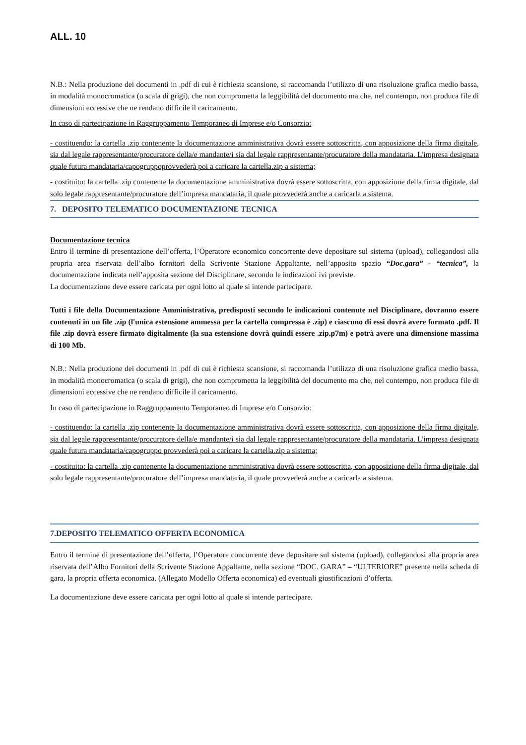ALL. 10
N.B.: Nella produzione dei documenti in .pdf di cui è richiesta scansione, si raccomanda l’utilizzo di una risoluzione grafica medio bassa, in modalità monocromatica (o scala di grigi), che non comprometta la leggibilità del documento ma che, nel contempo, non produca file di dimensioni eccessive che ne rendano difficile il caricamento.
In caso di partecipazione in Raggruppamento Temporaneo di Imprese e/o Consorzio:
- costituendo: la cartella .zip contenente la documentazione amministrativa dovrà essere sottoscritta, con apposizione della firma digitale, sia dal legale rappresentante/procuratore della/e mandante/i sia dal legale rappresentante/procuratore della mandataria. L'impresa designata quale futura mandataria/capogruppoprovvederà poi a caricare la cartella.zip a sistema;
- costituito: la cartella .zip contenente la documentazione amministrativa dovrà essere sottoscritta, con apposizione della firma digitale, dal solo legale rappresentante/procuratore dell’impresa mandataria, il quale provvederà anche a caricarla a sistema.
7. DEPOSITO TELEMATICO DOCUMENTAZIONE TECNICA
Documentazione tecnica
Entro il termine di presentazione dell’offerta, l’Operatore economico concorrente deve depositare sul sistema (upload), collegandosi alla propria area riservata dell’albo fornitori della Scrivente Stazione Appaltante, nell’apposito spazio “Doc.gara” - “tecnica”, la documentazione indicata nell’apposita sezione del Disciplinare, secondo le indicazioni ivi previste.
La documentazione deve essere caricata per ogni lotto al quale si intende partecipare.
Tutti i file della Documentazione Amministrativa, predisposti secondo le indicazioni contenute nel Disciplinare, dovranno essere contenuti in un file .zip (l'unica estensione ammessa per la cartella compressa è .zip) e ciascuno di essi dovrà avere formato .pdf. Il file .zip dovrà essere firmato digitalmente (la sua estensione dovrà quindi essere .zip.p7m) e potrà avere una dimensione massima di 100 Mb.
N.B.: Nella produzione dei documenti in .pdf di cui è richiesta scansione, si raccomanda l’utilizzo di una risoluzione grafica medio bassa, in modalità monocromatica (o scala di grigi), che non comprometta la leggibilità del documento ma che, nel contempo, non produca file di dimensioni eccessive che ne rendano difficile il caricamento.
In caso di partecipazione in Raggruppamento Temporaneo di Imprese e/o Consorzio:
- costituendo: la cartella .zip contenente la documentazione amministrativa dovrà essere sottoscritta, con apposizione della firma digitale, sia dal legale rappresentante/procuratore della/e mandante/i sia dal legale rappresentante/procuratore della mandataria. L'impresa designata quale futura mandataria/capogruppo provvederà poi a caricare la cartella.zip a sistema;
- costituito: la cartella .zip contenente la documentazione amministrativa dovrà essere sottoscritta, con apposizione della firma digitale, dal solo legale rappresentante/procuratore dell’impresa mandataria, il quale provvederà anche a caricarla a sistema.
7.DEPOSITO TELEMATICO OFFERTA ECONOMICA
Entro il termine di presentazione dell’offerta, l’Operatore concorrente deve depositare sul sistema (upload), collegandosi alla propria area riservata dell’Albo Fornitori della Scrivente Stazione Appaltante, nella sezione “DOC. GARA” – “ULTERIORE” presente nella scheda di gara, la propria offerta economica. (Allegato Modello Offerta economica) ed eventuali giustificazioni d’offerta.
La documentazione deve essere caricata per ogni lotto al quale si intende partecipare.